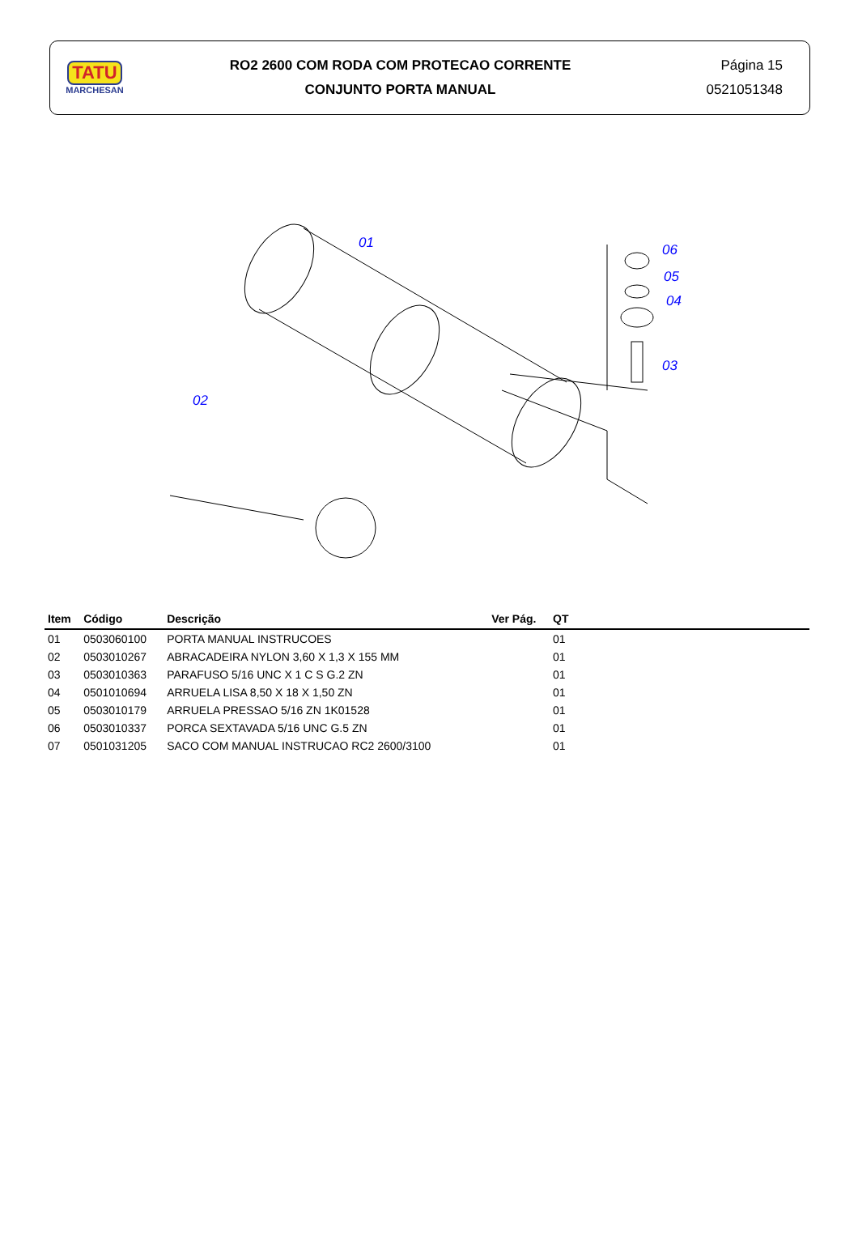TATU
MARCHESAN
RO2 2600 COM RODA COM PROTECAO CORRENTE
CONJUNTO PORTA MANUAL
Página 15
0521051348
01
02
03
04
05
06
| Item | Código | Descrição | Ver Pág. | QT | |
| --- | --- | --- | --- | --- | --- |
| 01 | 0503060100 | PORTA MANUAL INSTRUCOES | | 01 | |
| 02 | 0503010267 | ABRACADEIRA NYLON 3,60 X 1,3 X 155 MM | | 01 | |
| 03 | 0503010363 | PARAFUSO 5/16 UNC X 1 C S G.2 ZN | | 01 | |
| 04 | 0501010694 | ARRUELA LISA 8,50 X 18 X 1,50 ZN | | 01 | |
| 05 | 0503010179 | ARRUELA PRESSAO 5/16 ZN 1K01528 | | 01 | |
| 06 | 0503010337 | PORCA SEXTAVADA 5/16 UNC G.5 ZN | | 01 | |
| 07 | 0501031205 | SACO COM MANUAL INSTRUCAO RC2 2600/3100 | | 01 | |